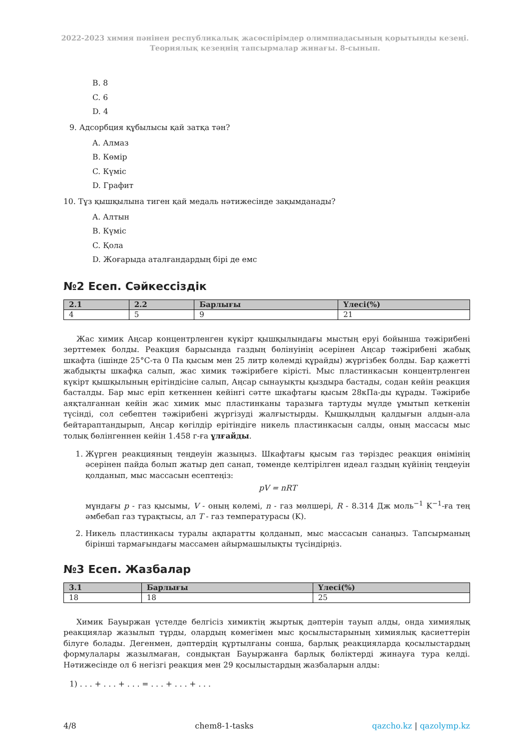2022-2023 химия пәнінен республикалық жасөспірімдер олимпиадасының қорытынды кезеңі.
Теориялық кезеңнің тапсырмалар жинағы. 8-сынып.
B. 8
C. 6
D. 4
9. Адсорбция құбылысы қай затқа тән?
A. Алмаз
B. Көмір
C. Күміс
D. Графит
10. Тұз қышқылына тиген қай медаль нәтижесінде зақымданады?
A. Алтын
B. Күміс
C. Қола
D. Жоғарыда аталғандардың бірі де емс
№2 Есеп. Сәйкессіздік
| 2.1 | 2.2 | Барлығы | Үлесі(%) |
| --- | --- | --- | --- |
| 4 | 5 | 9 | 21 |
Жас химик Аңсар концентрленген күкірт қышқылындағы мыстың еруі бойынша тәжірибені зерттемек болды. Реакция барысында газдың бөлінуінің әсерінен Аңсар тәжірибені жабық шкафта (ішінде 25°C-та 0 Па қысым мен 25 литр көлемді құрайды) жүргізбек болды. Бар қажетті жабдықты шкафқа салып, жас химик тәжірибеге кірісті. Мыс пластинкасын концентрленген күкірт қышқылының ерітіндісіне салып, Аңсар сынауықты қыздыра бастады, содан кейін реакция басталды. Бар мыс еріп кеткеннен кейінгі сәтте шкафтағы қысым 28кПа-ды құрады. Тәжірибе аяқталғаннан кейін жас химик мыс пластинканы таразыға тартуды мүлде ұмытып кеткенін түсінді, сол себептен тәжірибені жүргізуді жалғыстырды. Қышқылдың қалдығын алдын-ала бейтараптандырып, Аңсар көгілдір ерітіндіге никель пластинкасын салды, оның массасы мыс толық бөлінгеннен кейін 1.458 г-ға ұлғайды.
1. Жүрген реакцияның теңдеуін жазыңыз. Шкафтағы қысым газ тәріздес реакция өнімінің әсерінен пайда болып жатыр деп санап, төменде келтірілген идеал газдың күйінің теңдеуін қолданып, мыс массасын есептеңіз:
pV = nRT
мұндағы p - газ қысымы, V - оның көлемі, n - газ мөлшері, R - 8.314 Дж моль<sup>−1</sup> K<sup>−1</sup>-ға тең әмбебап газ тұрақтысы, ал T - газ температурасы (K).
2. Никель пластинкасы туралы ақпаратты қолданып, мыс массасын санаңыз. Тапсырманың бірінші тармағындағы массамен айырмашылықты түсіндірңіз.
№3 Есеп. Жазбалар
| 3.1 | Барлығы | Үлесі(%) |
| --- | --- | --- |
| 18 | 18 | 25 |
Химик Бауыржан үстелде белгісіз химиктің жыртық дәптерін тауып алды, онда химиялық реакциялар жазылып тұрды, олардың көмегімен мыс қосылыстарының химиялық қасиеттерін білуге болады. Дегенмен, дәптердің құртылғаны сонша, барлық реакцияларда қосылыстардың формулалары жазылмаған, сондықтан Бауыржанға барлық бөліктерді жинауға тура келді. Нәтижесінде ол 6 негізгі реакция мен 29 қосылыстардың жазбаларын алды:
1) . . . + . . . + . . . = . . . + . . . + . . .
4/8 chem8-1-tasks qazcho.kz | qazolymp.kz